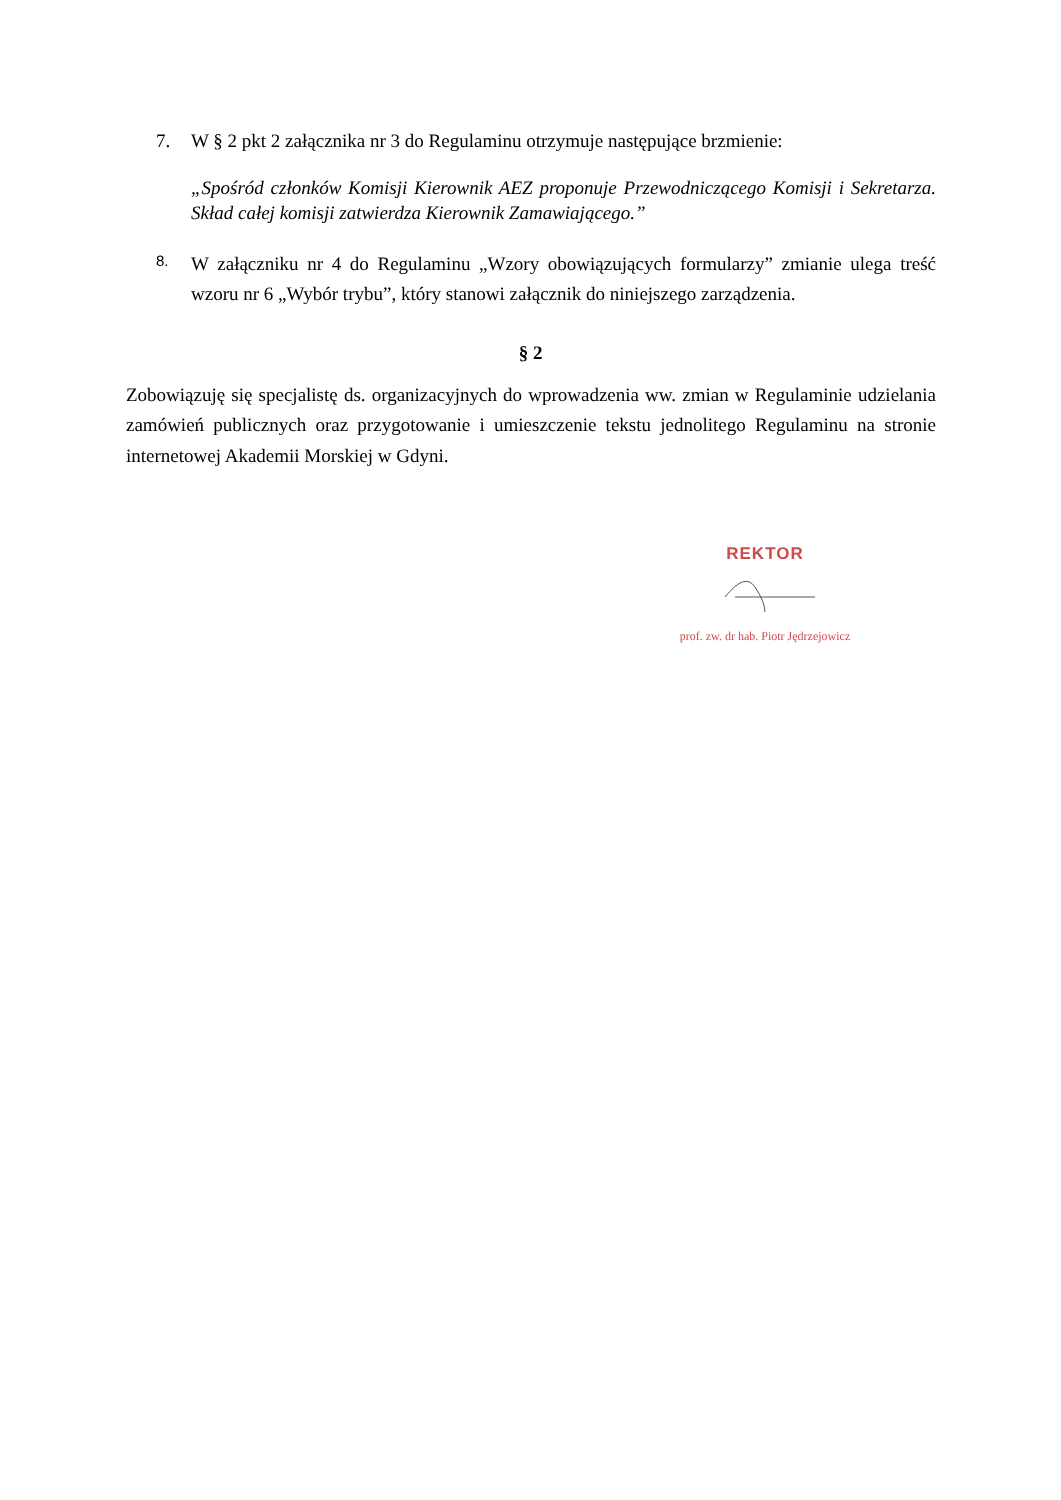7. W § 2 pkt 2 załącznika nr 3 do Regulaminu otrzymuje następujące brzmienie:
„Spośród członków Komisji Kierownik AEZ proponuje Przewodniczącego Komisji i Sekretarza. Skład całej komisji zatwierdza Kierownik Zamawiającego.”
8.
W załączniku nr 4 do Regulaminu „Wzory obowiązujących formularzy” zmianie ulega treść wzoru nr 6 „Wybór trybu”, który stanowi załącznik do niniejszego zarządzenia.
§ 2
Zobowiązuję się specjalistę ds. organizacyjnych do wprowadzenia ww. zmian w Regulaminie udzielania zamówień publicznych oraz przygotowanie i umieszczenie tekstu jednolitego Regulaminu na stronie internetowej Akademii Morskiej w Gdyni.
REKTOR
prof. zw. dr hab. Piotr Jędrzejowicz